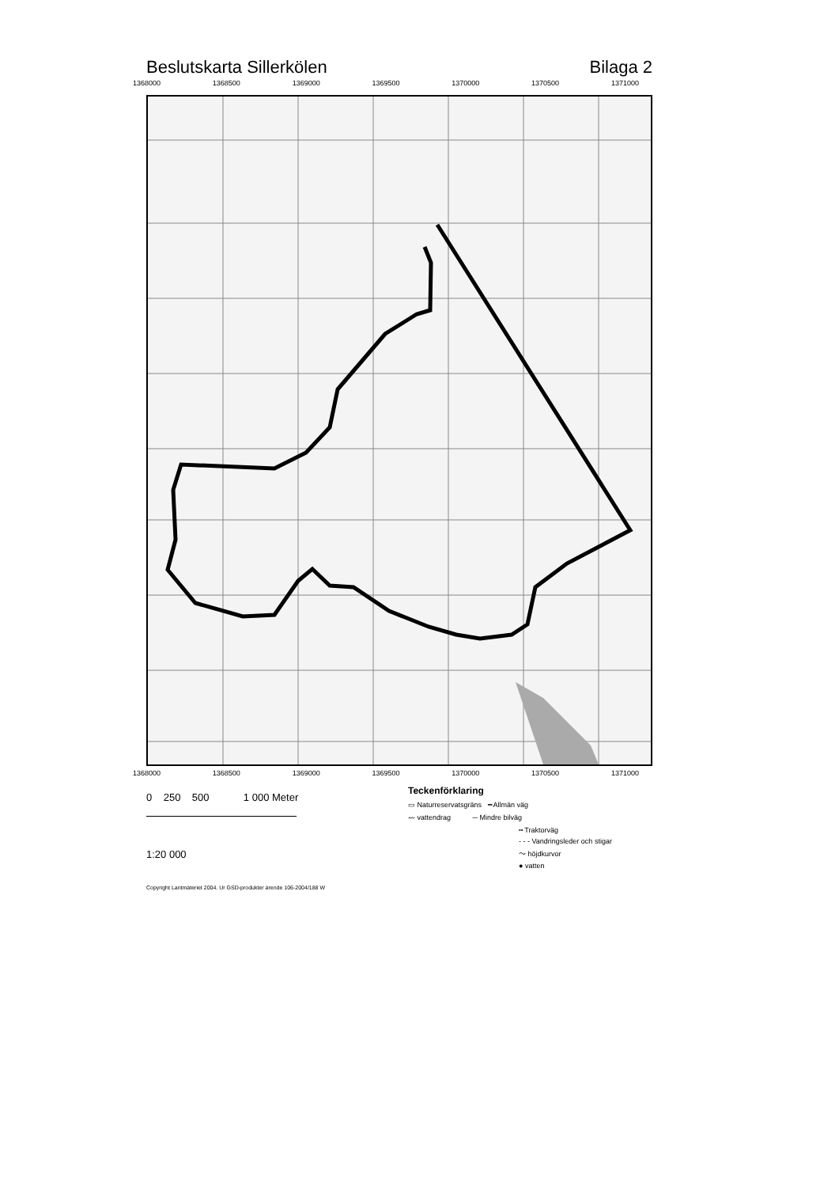Beslutskarta Sillerkölen Bilaga 2
1368000 1368500 1369000 1369500 1370000 1370500 1371000
1368000 1368500 1369000 1369500 1370000 1370500 1371000
0 250 500 1 000 Meter
1:20 000
Teckenförklaring
▭ Naturreservatsgräns ━ Allmän väg
〰 vattendrag ─ Mindre bilväg
╍ Traktorväg
- - - Vandringsleder och stigar
〜 höjdkurvor
● vatten
Copyright Lantmäteriet 2004. Ur GSD-produkter ärende 106-2004/188 W